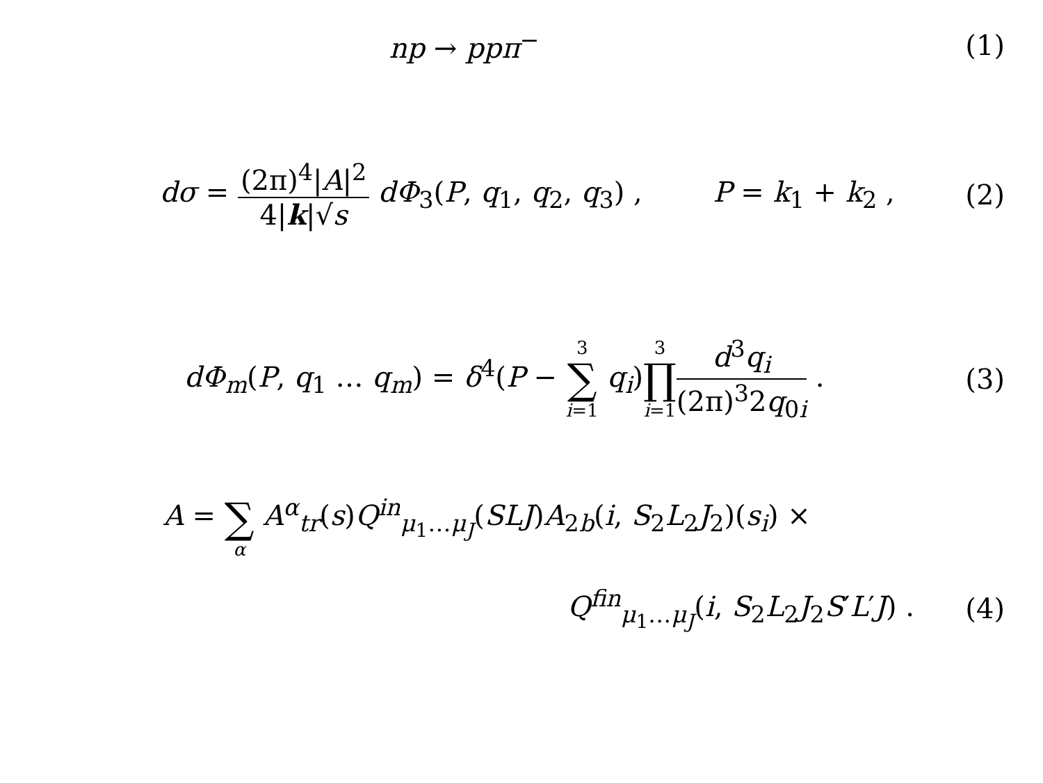np → ppπ<sup>−</sup> (1)
dσ = (2π)<sup>4</sup>|A|<sup>2</sup> 4|k|√s dΦ<sub>3</sub>(P, q<sub>1</sub>, q<sub>2</sub>, q<sub>3</sub>) , P = k<sub>1</sub> + k<sub>2</sub> ,
(2)
dΦ<sub>m</sub>(P, q<sub>1</sub> … q<sub>m</sub>) = δ<sup>4</sup>(P − 3 ∑ i=1 q<sub>i</sub>)3 ∏ i=1 d<sup>3</sup>q<sub>i</sub> (2π)<sup>3</sup>2q<sub>0i</sub> .
(3)
A = ∑ α A<sup>α</sup><sub>tr</sub>(s)Q<sup>in</sup><sub>μ<sub>1</sub>…μ<sub>J</sub></sub>(SLJ)A<sub>2b</sub>(i, S<sub>2</sub>L<sub>2</sub>J<sub>2</sub>)(s<sub>i</sub>) ×
Q<sup>fin</sup><sub>μ<sub>1</sub>…μ<sub>J</sub></sub>(i, S<sub>2</sub>L<sub>2</sub>J<sub>2</sub>S′L′J) . (4)